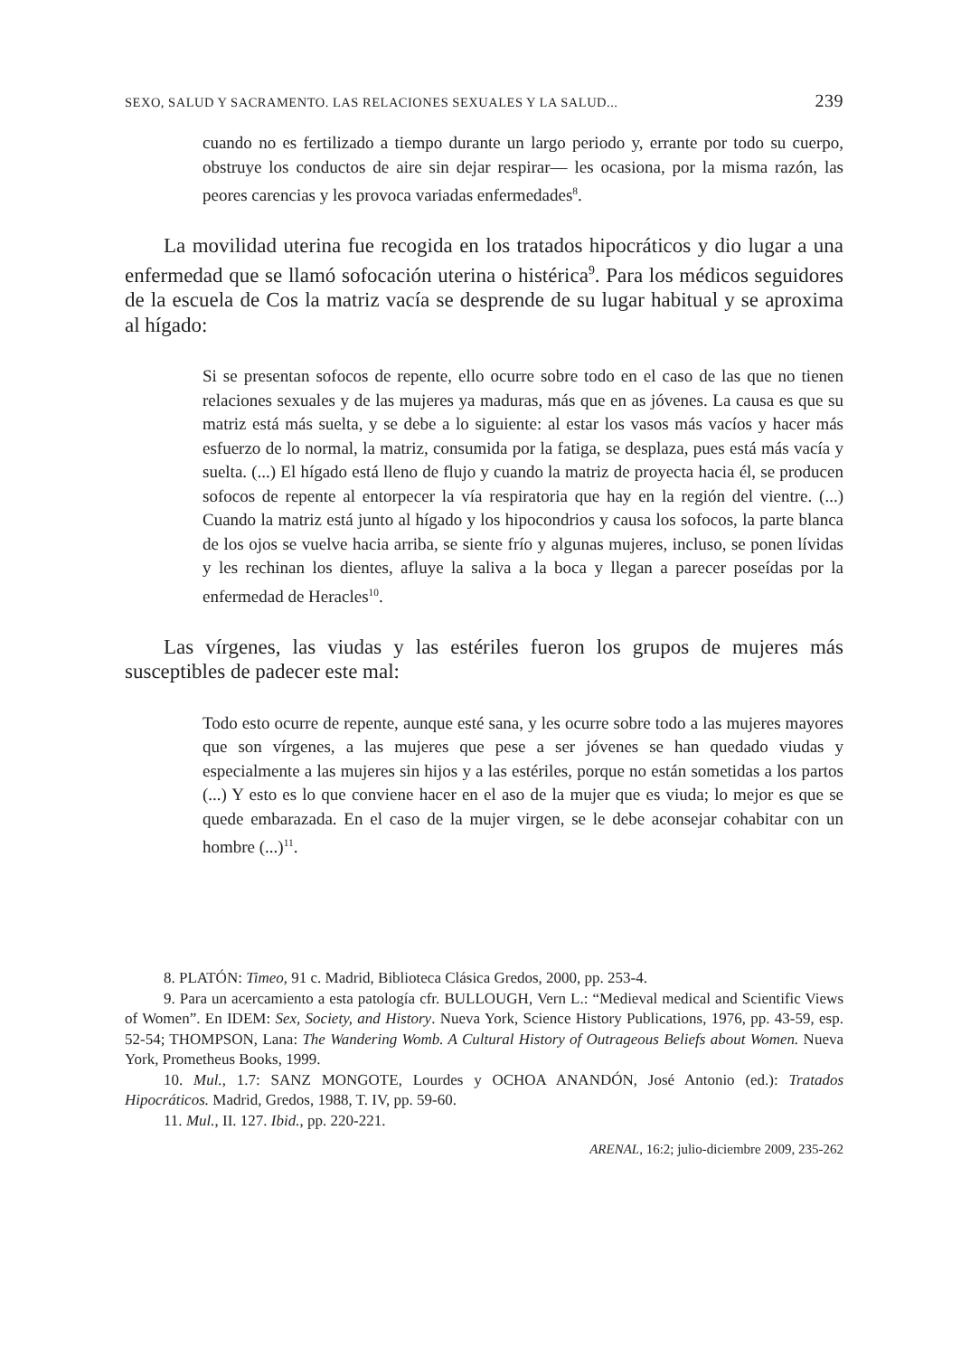SEXO, SALUD Y SACRAMENTO. LAS RELACIONES SEXUALES Y LA SALUD... 239
cuando no es fertilizado a tiempo durante un largo periodo y, errante por todo su cuerpo, obstruye los conductos de aire sin dejar respirar— les ocasiona, por la misma razón, las peores carencias y les provoca variadas enfermedades<sup>8</sup>.
La movilidad uterina fue recogida en los tratados hipocráticos y dio lugar a una enfermedad que se llamó sofocación uterina o histérica<sup>9</sup>. Para los médicos seguidores de la escuela de Cos la matriz vacía se desprende de su lugar habitual y se aproxima al hígado:
Si se presentan sofocos de repente, ello ocurre sobre todo en el caso de las que no tienen relaciones sexuales y de las mujeres ya maduras, más que en as jóvenes. La causa es que su matriz está más suelta, y se debe a lo siguiente: al estar los vasos más vacíos y hacer más esfuerzo de lo normal, la matriz, consumida por la fatiga, se desplaza, pues está más vacía y suelta. (...) El hígado está lleno de flujo y cuando la matriz de proyecta hacia él, se producen sofocos de repente al entorpecer la vía respiratoria que hay en la región del vientre. (...) Cuando la matriz está junto al hígado y los hipocondrios y causa los sofocos, la parte blanca de los ojos se vuelve hacia arriba, se siente frío y algunas mujeres, incluso, se ponen lívidas y les rechinan los dientes, afluye la saliva a la boca y llegan a parecer poseídas por la enfermedad de Heracles<sup>10</sup>.
Las vírgenes, las viudas y las estériles fueron los grupos de mujeres más susceptibles de padecer este mal:
Todo esto ocurre de repente, aunque esté sana, y les ocurre sobre todo a las mujeres mayores que son vírgenes, a las mujeres que pese a ser jóvenes se han quedado viudas y especialmente a las mujeres sin hijos y a las estériles, porque no están sometidas a los partos (...) Y esto es lo que conviene hacer en el aso de la mujer que es viuda; lo mejor es que se quede embarazada. En el caso de la mujer virgen, se le debe aconsejar cohabitar con un hombre (...)<sup>11</sup>.
8. PLATÓN: Timeo, 91 c. Madrid, Biblioteca Clásica Gredos, 2000, pp. 253-4.
9. Para un acercamiento a esta patología cfr. BULLOUGH, Vern L.: “Medieval medical and Scientific Views of Women”. En IDEM: Sex, Society, and History. Nueva York, Science History Publications, 1976, pp. 43-59, esp. 52-54; THOMPSON, Lana: The Wandering Womb. A Cultural History of Outrageous Beliefs about Women. Nueva York, Prometheus Books, 1999.
10. Mul., 1.7: SANZ MONGOTE, Lourdes y OCHOA ANANDÓN, José Antonio (ed.): Tratados Hipocráticos. Madrid, Gredos, 1988, T. IV, pp. 59-60.
11. Mul., II. 127. Ibid., pp. 220-221.
ARENAL, 16:2; julio-diciembre 2009, 235-262